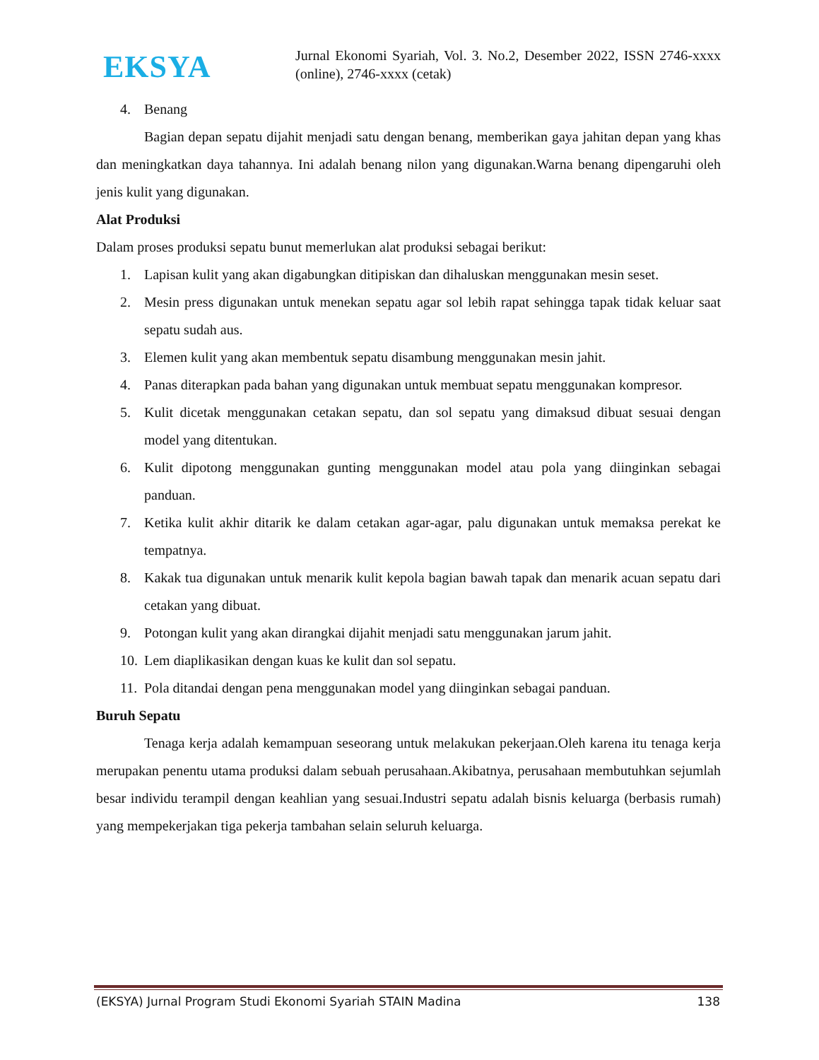EKSYA
Jurnal Ekonomi Syariah, Vol. 3. No.2, Desember 2022, ISSN 2746-xxxx (online), 2746-xxxx (cetak)
4. Benang
Bagian depan sepatu dijahit menjadi satu dengan benang, memberikan gaya jahitan depan yang khas dan meningkatkan daya tahannya. Ini adalah benang nilon yang digunakan.Warna benang dipengaruhi oleh jenis kulit yang digunakan.
Alat Produksi
Dalam proses produksi sepatu bunut memerlukan alat produksi sebagai berikut:
1. Lapisan kulit yang akan digabungkan ditipiskan dan dihaluskan menggunakan mesin seset.
2. Mesin press digunakan untuk menekan sepatu agar sol lebih rapat sehingga tapak tidak keluar saat sepatu sudah aus.
3. Elemen kulit yang akan membentuk sepatu disambung menggunakan mesin jahit.
4. Panas diterapkan pada bahan yang digunakan untuk membuat sepatu menggunakan kompresor.
5. Kulit dicetak menggunakan cetakan sepatu, dan sol sepatu yang dimaksud dibuat sesuai dengan model yang ditentukan.
6. Kulit dipotong menggunakan gunting menggunakan model atau pola yang diinginkan sebagai panduan.
7. Ketika kulit akhir ditarik ke dalam cetakan agar-agar, palu digunakan untuk memaksa perekat ke tempatnya.
8. Kakak tua digunakan untuk menarik kulit kepola bagian bawah tapak dan menarik acuan sepatu dari cetakan yang dibuat.
9. Potongan kulit yang akan dirangkai dijahit menjadi satu menggunakan jarum jahit.
10. Lem diaplikasikan dengan kuas ke kulit dan sol sepatu.
11. Pola ditandai dengan pena menggunakan model yang diinginkan sebagai panduan.
Buruh Sepatu
Tenaga kerja adalah kemampuan seseorang untuk melakukan pekerjaan.Oleh karena itu tenaga kerja merupakan penentu utama produksi dalam sebuah perusahaan.Akibatnya, perusahaan membutuhkan sejumlah besar individu terampil dengan keahlian yang sesuai.Industri sepatu adalah bisnis keluarga (berbasis rumah) yang mempekerjakan tiga pekerja tambahan selain seluruh keluarga.
(EKSYA) Jurnal Program Studi Ekonomi Syariah STAIN Madina 138